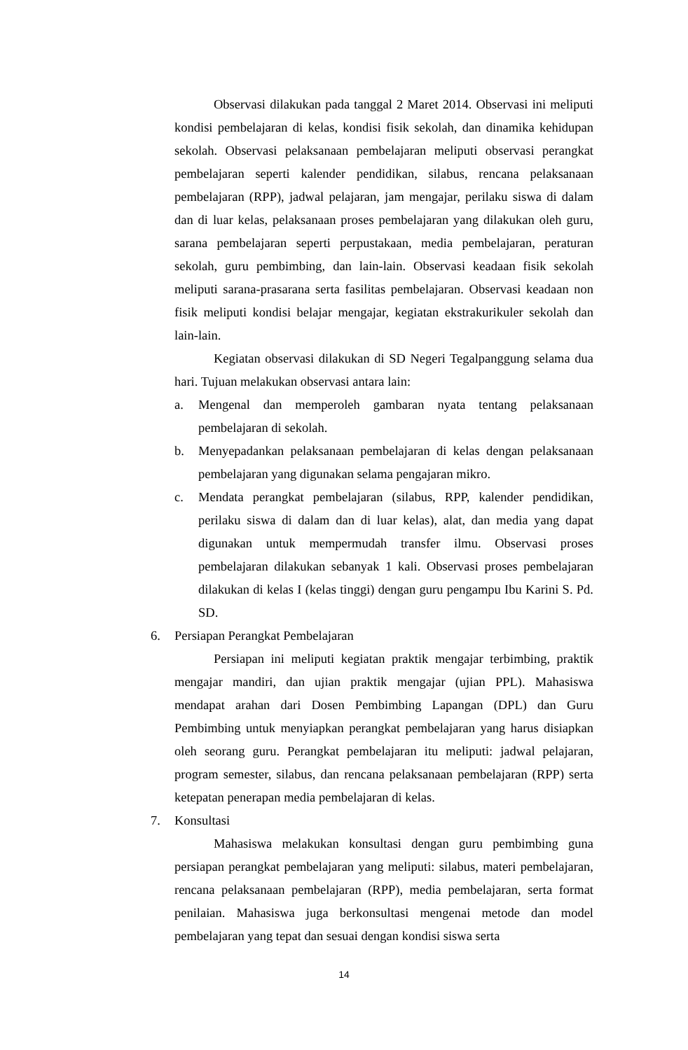Observasi dilakukan pada tanggal 2 Maret 2014. Observasi ini meliputi kondisi pembelajaran di kelas, kondisi fisik sekolah, dan dinamika kehidupan sekolah. Observasi pelaksanaan pembelajaran meliputi observasi perangkat pembelajaran seperti kalender pendidikan, silabus, rencana pelaksanaan pembelajaran (RPP), jadwal pelajaran, jam mengajar, perilaku siswa di dalam dan di luar kelas, pelaksanaan proses pembelajaran yang dilakukan oleh guru, sarana pembelajaran seperti perpustakaan, media pembelajaran, peraturan sekolah, guru pembimbing, dan lain-lain. Observasi keadaan fisik sekolah meliputi sarana-prasarana serta fasilitas pembelajaran. Observasi keadaan non fisik meliputi kondisi belajar mengajar, kegiatan ekstrakurikuler sekolah dan lain-lain.
Kegiatan observasi dilakukan di SD Negeri Tegalpanggung selama dua hari. Tujuan melakukan observasi antara lain:
a. Mengenal dan memperoleh gambaran nyata tentang pelaksanaan pembelajaran di sekolah.
b. Menyepadankan pelaksanaan pembelajaran di kelas dengan pelaksanaan pembelajaran yang digunakan selama pengajaran mikro.
c. Mendata perangkat pembelajaran (silabus, RPP, kalender pendidikan, perilaku siswa di dalam dan di luar kelas), alat, dan media yang dapat digunakan untuk mempermudah transfer ilmu. Observasi proses pembelajaran dilakukan sebanyak 1 kali. Observasi proses pembelajaran dilakukan di kelas I (kelas tinggi) dengan guru pengampu Ibu Karini S. Pd. SD.
6. Persiapan Perangkat Pembelajaran
Persiapan ini meliputi kegiatan praktik mengajar terbimbing, praktik mengajar mandiri, dan ujian praktik mengajar (ujian PPL). Mahasiswa mendapat arahan dari Dosen Pembimbing Lapangan (DPL) dan Guru Pembimbing untuk menyiapkan perangkat pembelajaran yang harus disiapkan oleh seorang guru. Perangkat pembelajaran itu meliputi: jadwal pelajaran, program semester, silabus, dan rencana pelaksanaan pembelajaran (RPP) serta ketepatan penerapan media pembelajaran di kelas.
7. Konsultasi
Mahasiswa melakukan konsultasi dengan guru pembimbing guna persiapan perangkat pembelajaran yang meliputi: silabus, materi pembelajaran, rencana pelaksanaan pembelajaran (RPP), media pembelajaran, serta format penilaian. Mahasiswa juga berkonsultasi mengenai metode dan model pembelajaran yang tepat dan sesuai dengan kondisi siswa serta
14